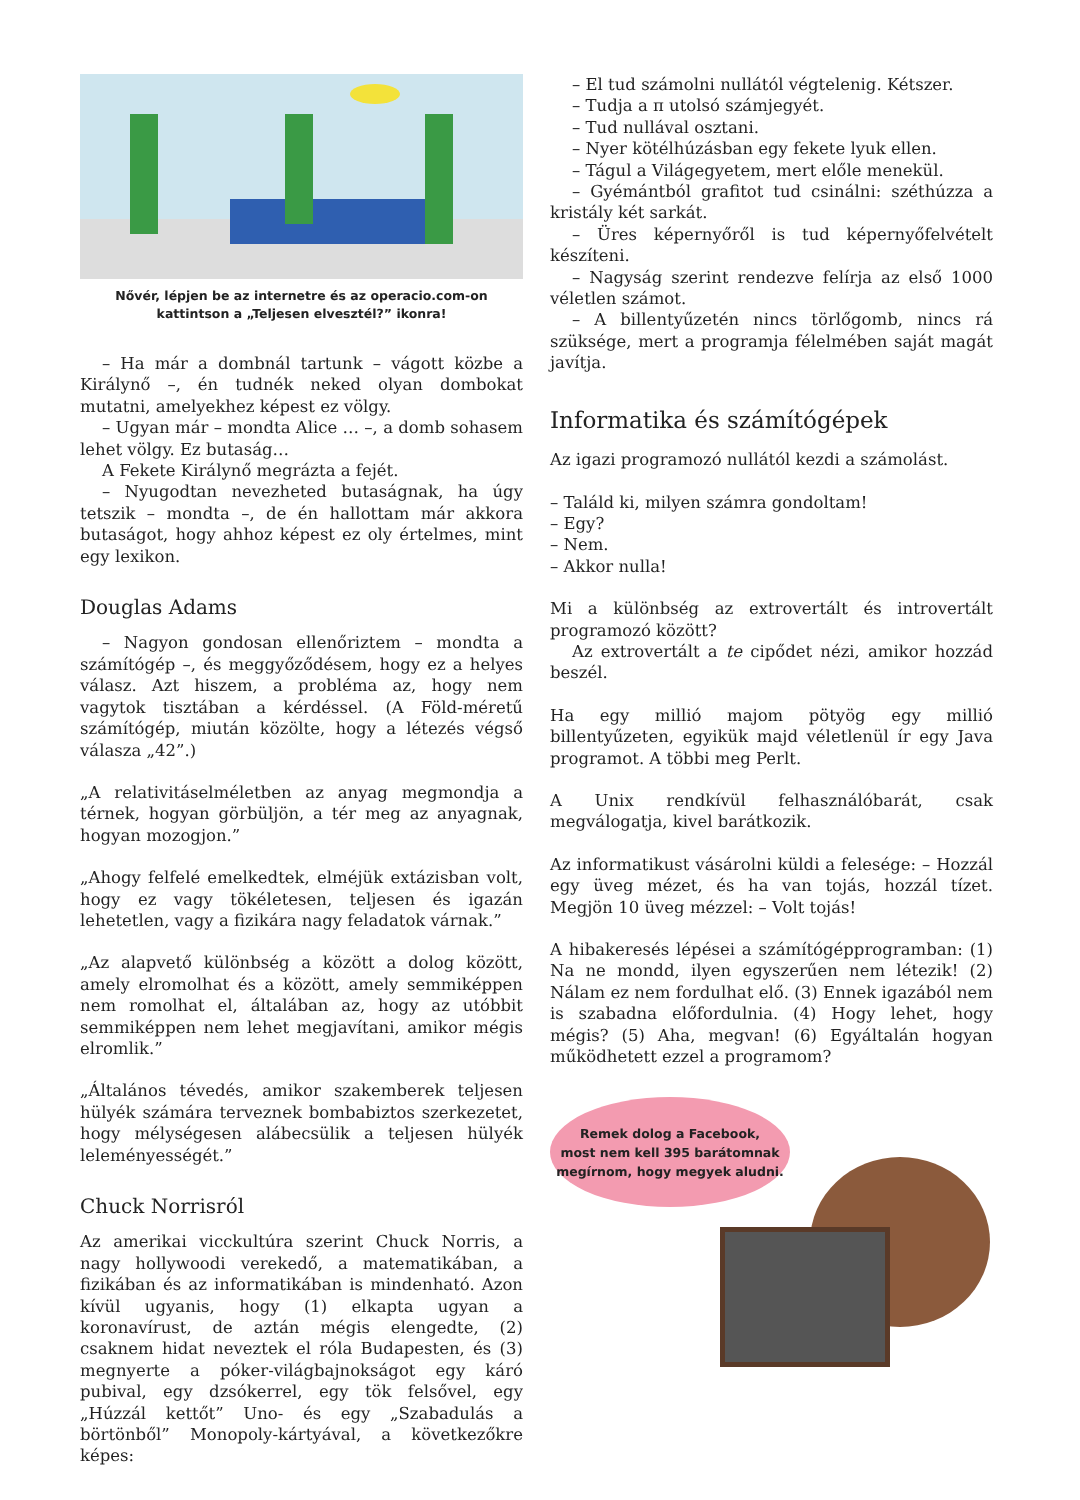Nővér, lépjen be az internetre és az operacio.com-on
kattintson a „Teljesen elvesztél?” ikonra!
– Ha már a dombnál tartunk – vágott közbe a Királynő –, én tudnék neked olyan dombokat mutatni, amelyekhez képest ez völgy.
– Ugyan már – mondta Alice … –, a domb sohasem lehet völgy. Ez butaság…
A Fekete Királynő megrázta a fejét.
– Nyugodtan nevezheted butaságnak, ha úgy tetszik – mondta –, de én hallottam már akkora butaságot, hogy ahhoz képest ez oly értelmes, mint egy lexikon.
Douglas Adams
– Nagyon gondosan ellenőriztem – mondta a számítógép –, és meggyőződésem, hogy ez a helyes válasz. Azt hiszem, a probléma az, hogy nem vagytok tisztában a kérdéssel. (A Föld-méretű számítógép, miután közölte, hogy a létezés végső válasza „42”.)
„A relativitáselméletben az anyag megmondja a térnek, hogyan görbüljön, a tér meg az anyagnak, hogyan mozogjon.”
„Ahogy felfelé emelkedtek, elméjük extázisban volt, hogy ez vagy tökéletesen, teljesen és igazán lehetetlen, vagy a fizikára nagy feladatok várnak.”
„Az alapvető különbség a között a dolog között, amely elromolhat és a között, amely semmiképpen nem romolhat el, általában az, hogy az utóbbit semmiképpen nem lehet megjavítani, amikor mégis elromlik.”
„Általános tévedés, amikor szakemberek teljesen hülyék számára terveznek bombabiztos szerkezetet, hogy mélységesen alábecsülik a teljesen hülyék leleményességét.”
Chuck Norrisról
Az amerikai vicckultúra szerint Chuck Norris, a nagy hollywoodi verekedő, a matematikában, a fizikában és az informatikában is mindenható. Azon kívül ugyanis, hogy (1) elkapta ugyan a koronavírust, de aztán mégis elengedte, (2) csaknem hidat neveztek el róla Budapesten, és (3) megnyerte a póker-világbajnokságot egy káró pubival, egy dzsókerrel, egy tök felsővel, egy „Húzzál kettőt” Uno- és egy „Szabadulás a börtönből” Monopoly-kártyával, a következőkre képes:
– El tud számolni nullától végtelenig. Kétszer.
– Tudja a π utolsó számjegyét.
– Tud nullával osztani.
– Nyer kötélhúzásban egy fekete lyuk ellen.
– Tágul a Világegyetem, mert előle menekül.
– Gyémántból grafitot tud csinálni: széthúzza a kristály két sarkát.
– Üres képernyőről is tud képernyőfelvételt készíteni.
– Nagyság szerint rendezve felírja az első 1000 véletlen számot.
– A billentyűzetén nincs törlőgomb, nincs rá szüksége, mert a programja félelmében saját magát javítja.
Informatika és számítógépek
Az igazi programozó nullától kezdi a számolást.
– Találd ki, milyen számra gondoltam!
– Egy?
– Nem.
– Akkor nulla!
Mi a különbség az extrovertált és introvertált programozó között?
Az extrovertált a te cipődet nézi, amikor hozzád beszél.
Ha egy millió majom pötyög egy millió billentyűzeten, egyikük majd véletlenül ír egy Java programot. A többi meg Perlt.
A Unix rendkívül felhasználóbarát, csak megválogatja, kivel barátkozik.
Az informatikust vásárolni küldi a felesége: – Hozzál egy üveg mézet, és ha van tojás, hozzál tízet. Megjön 10 üveg mézzel: – Volt tojás!
A hibakeresés lépései a számítógépprogramban: (1) Na ne mondd, ilyen egyszerűen nem létezik! (2) Nálam ez nem fordulhat elő. (3) Ennek igazából nem is szabadna előfordulnia. (4) Hogy lehet, hogy mégis? (5) Aha, megvan! (6) Egyáltalán hogyan működhetett ezzel a programom?
Remek dolog a Facebook,
most nem kell 395 barátomnak
megírnom, hogy megyek aludni.